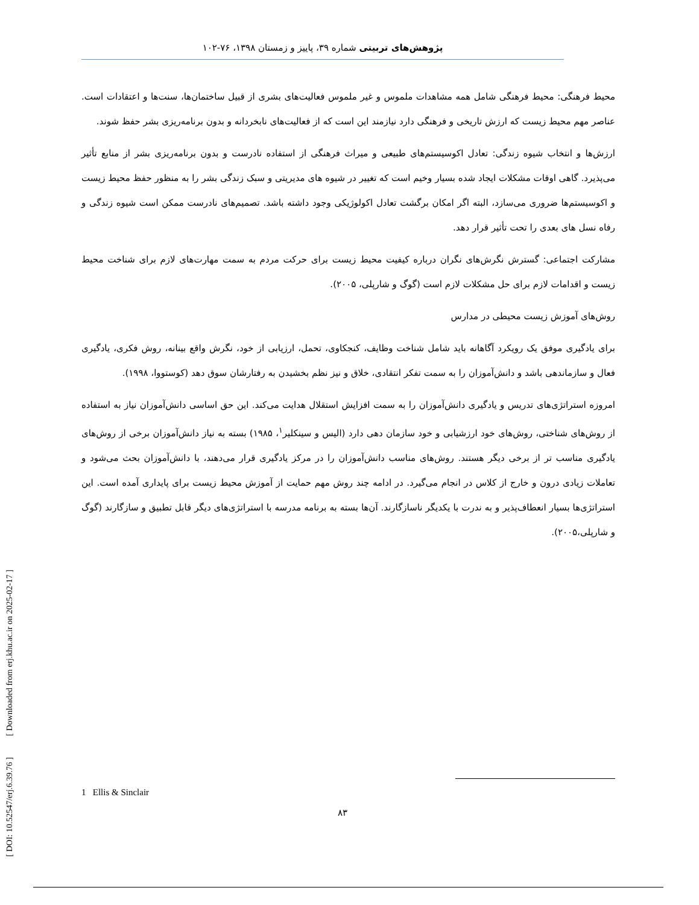پژوهش‌های تربیتی شماره ۳۹، پاییز و زمستان ۱۳۹۸، ۷۶-۱۰۲
محیط فرهنگی: محیط فرهنگی شامل همه مشاهدات ملموس و غیر ملموس فعالیت‌های بشری از قبیل ساختمان‌ها، سنت‌ها و اعتقادات است. عناصر مهم محیط زیست که ارزش تاریخی و فرهنگی دارد نیازمند این است که از فعالیت‌های نابخردانه و بدون برنامه‌ریزی بشر حفظ شوند.
ارزش‌ها و انتخاب شیوه زندگی: تعادل اکوسیستم‌های طبیعی و میراث فرهنگی از استفاده نادرست و بدون برنامه‌ریزی بشر از منابع تأثیر می‌پذیرد. گاهی اوقات مشکلات ایجاد شده بسیار وخیم است که تغییر در شیوه های مدیریتی و سبک زندگی بشر را به منظور حفظ محیط زیست و اکوسیستم‌ها ضروری می‌سازد، البته اگر امکان برگشت تعادل اکولوژیکی وجود داشته باشد. تصمیم‌های نادرست ممکن است شیوه زندگی و رفاه نسل های بعدی را تحت تأثیر قرار دهد.
مشارکت اجتماعی: گسترش نگرش‌های نگران درباره کیفیت محیط زیست برای حرکت مردم به سمت مهارت‌های لازم برای شناخت محیط زیست و اقدامات لازم برای حل مشکلات لازم است (گوگ و شارپلی، ۲۰۰۵).
روش‌های آموزش زیست محیطی در مدارس
برای یادگیری موفق یک رویکرد آگاهانه باید شامل شناخت وظایف، کنجکاوی، تحمل، ارزیابی از خود، نگرش واقع بینانه، روش فکری، یادگیری فعال و سازماندهی باشد و دانش‌آموزان را به سمت تفکر انتقادی، خلاق و نیز نظم بخشیدن به رفتارشان سوق دهد (کوستووا، ۱۹۹۸).
امروزه استراتژی‌های تدریس و یادگیری دانش‌آموزان را به سمت افزایش استقلال هدایت می‌کند. این حق اساسی دانش‌آموزان نیاز به استفاده از روش‌های شناختی، روش‌های خود ارزشیابی و خود سازمان دهی دارد (الیس و سینکلیر<sup>۱</sup>، ۱۹۸۵) بسته به نیاز دانش‌آموزان برخی از روش‌های یادگیری مناسب تر از برخی دیگر هستند. روش‌های مناسب دانش‌آموزان را در مرکز یادگیری قرار می‌دهند، با دانش‌آموزان بحث می‌شود و تعاملات زیادی درون و خارج از کلاس در انجام می‌گیرد. در ادامه چند روش مهم حمایت از آموزش محیط زیست برای پایداری آمده است. این استراتژی‌ها بسیار انعطاف‌پذیر و به ندرت با یکدیگر ناسازگارند. آن‌ها بسته به برنامه مدرسه با استراتژی‌های دیگر قابل تطبیق و سازگارند (گوگ و شارپلی،۲۰۰۵).
1 Ellis & Sinclair
۸۳
[ DOI: 10.52547/erj.6.39.76 ] [ Downloaded from erj.khu.ac.ir on 2025-02-17 ]